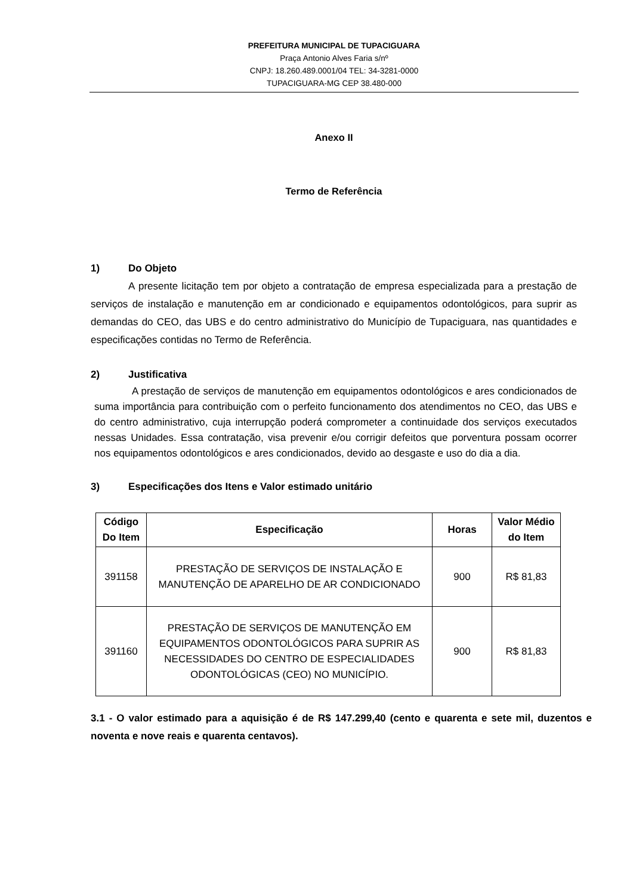PREFEITURA MUNICIPAL DE TUPACIGUARA
Praça Antonio Alves Faria s/nº
CNPJ: 18.260.489.0001/04 TEL: 34-3281-0000
TUPACIGUARA-MG CEP 38.480-000
Anexo II
Termo de Referência
1) Do Objeto
A presente licitação tem por objeto a contratação de empresa especializada para a prestação de serviços de instalação e manutenção em ar condicionado e equipamentos odontológicos, para suprir as demandas do CEO, das UBS e do centro administrativo do Município de Tupaciguara, nas quantidades e especificações contidas no Termo de Referência.
2) Justificativa
A prestação de serviços de manutenção em equipamentos odontológicos e ares condicionados de suma importância para contribuição com o perfeito funcionamento dos atendimentos no CEO, das UBS e do centro administrativo, cuja interrupção poderá comprometer a continuidade dos serviços executados nessas Unidades. Essa contratação, visa prevenir e/ou corrigir defeitos que porventura possam ocorrer nos equipamentos odontológicos e ares condicionados, devido ao desgaste e uso do dia a dia.
3) Especificações dos Itens e Valor estimado unitário
| Código Do Item | Especificação | Horas | Valor Médio do Item |
| --- | --- | --- | --- |
| 391158 | PRESTAÇÃO DE SERVIÇOS DE INSTALAÇÃO E MANUTENÇÃO DE APARELHO DE AR CONDICIONADO | 900 | R$ 81,83 |
| 391160 | PRESTAÇÃO DE SERVIÇOS DE MANUTENÇÃO EM EQUIPAMENTOS ODONTOLÓGICOS PARA SUPRIR AS NECESSIDADES DO CENTRO DE ESPECIALIDADES ODONTOLÓGICAS (CEO) NO MUNICÍPIO. | 900 | R$ 81,83 |
3.1 - O valor estimado para a aquisição é de R$ 147.299,40 (cento e quarenta e sete mil, duzentos e noventa e nove reais e quarenta centavos).